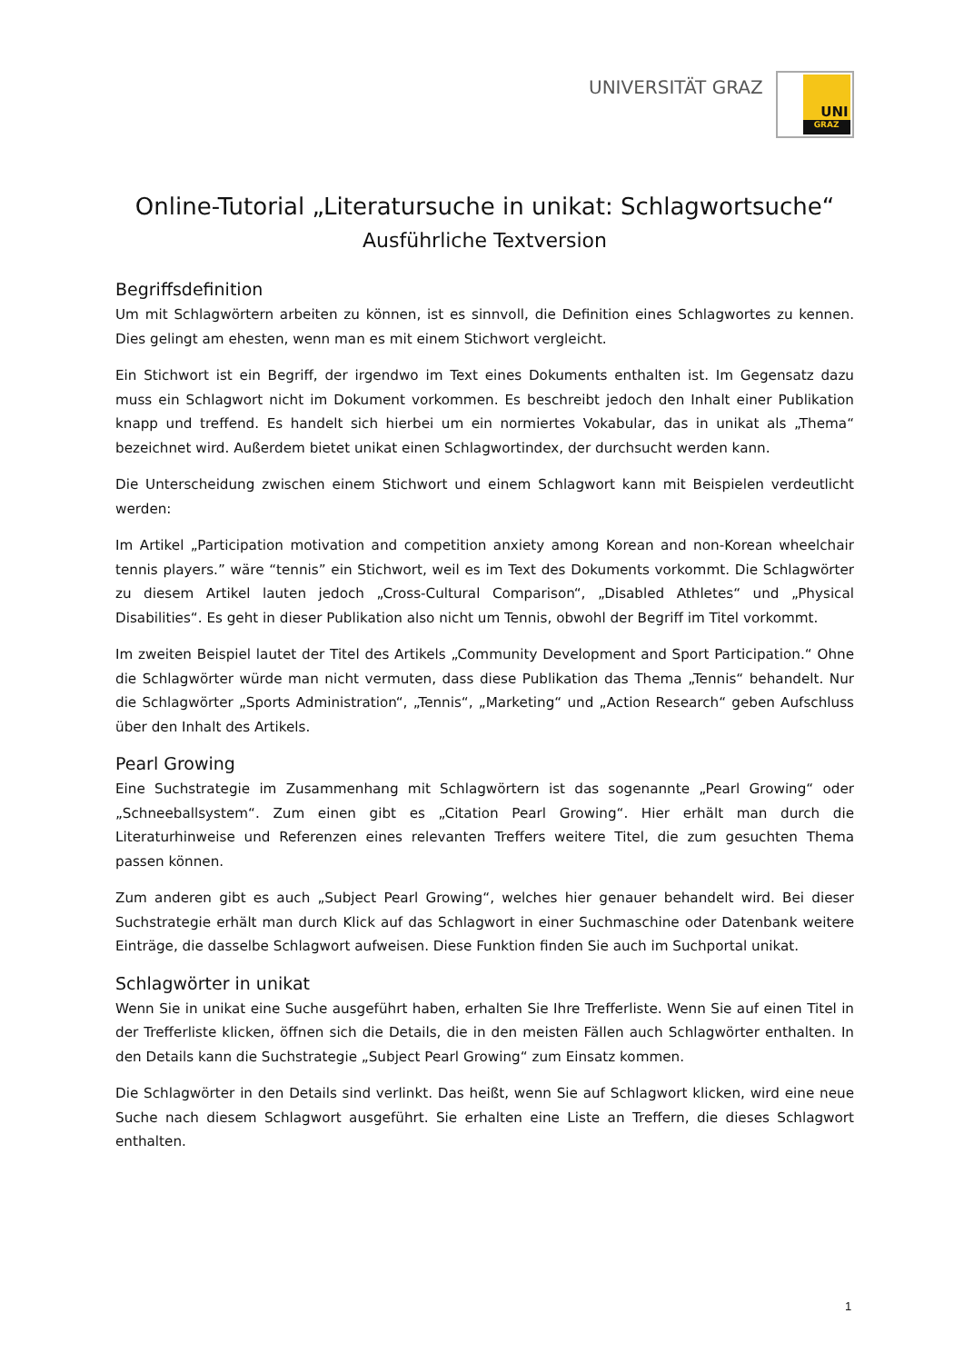UNIVERSITÄT GRAZ
UNI
GRAZ
Online-Tutorial „Literatursuche in unikat: Schlagwortsuche“
Ausführliche Textversion
Begriffsdefinition
Um mit Schlagwörtern arbeiten zu können, ist es sinnvoll, die Definition eines Schlagwortes zu kennen. Dies gelingt am ehesten, wenn man es mit einem Stichwort vergleicht.
Ein Stichwort ist ein Begriff, der irgendwo im Text eines Dokuments enthalten ist. Im Gegensatz dazu muss ein Schlagwort nicht im Dokument vorkommen. Es beschreibt jedoch den Inhalt einer Publikation knapp und treffend. Es handelt sich hierbei um ein normiertes Vokabular, das in unikat als „Thema“ bezeichnet wird. Außerdem bietet unikat einen Schlagwortindex, der durchsucht werden kann.
Die Unterscheidung zwischen einem Stichwort und einem Schlagwort kann mit Beispielen verdeutlicht werden:
Im Artikel „Participation motivation and competition anxiety among Korean and non-Korean wheelchair tennis players.” wäre “tennis” ein Stichwort, weil es im Text des Dokuments vorkommt. Die Schlagwörter zu diesem Artikel lauten jedoch „Cross-Cultural Comparison“, „Disabled Athletes“ und „Physical Disabilities“. Es geht in dieser Publikation also nicht um Tennis, obwohl der Begriff im Titel vorkommt.
Im zweiten Beispiel lautet der Titel des Artikels „Community Development and Sport Participation.“ Ohne die Schlagwörter würde man nicht vermuten, dass diese Publikation das Thema „Tennis“ behandelt. Nur die Schlagwörter „Sports Administration“, „Tennis“, „Marketing“ und „Action Research“ geben Aufschluss über den Inhalt des Artikels.
Pearl Growing
Eine Suchstrategie im Zusammenhang mit Schlagwörtern ist das sogenannte „Pearl Growing“ oder „Schneeballsystem“. Zum einen gibt es „Citation Pearl Growing“. Hier erhält man durch die Literaturhinweise und Referenzen eines relevanten Treffers weitere Titel, die zum gesuchten Thema passen können.
Zum anderen gibt es auch „Subject Pearl Growing“, welches hier genauer behandelt wird. Bei dieser Suchstrategie erhält man durch Klick auf das Schlagwort in einer Suchmaschine oder Datenbank weitere Einträge, die dasselbe Schlagwort aufweisen. Diese Funktion finden Sie auch im Suchportal unikat.
Schlagwörter in unikat
Wenn Sie in unikat eine Suche ausgeführt haben, erhalten Sie Ihre Trefferliste. Wenn Sie auf einen Titel in der Trefferliste klicken, öffnen sich die Details, die in den meisten Fällen auch Schlagwörter enthalten. In den Details kann die Suchstrategie „Subject Pearl Growing“ zum Einsatz kommen.
Die Schlagwörter in den Details sind verlinkt. Das heißt, wenn Sie auf Schlagwort klicken, wird eine neue Suche nach diesem Schlagwort ausgeführt. Sie erhalten eine Liste an Treffern, die dieses Schlagwort enthalten.
1